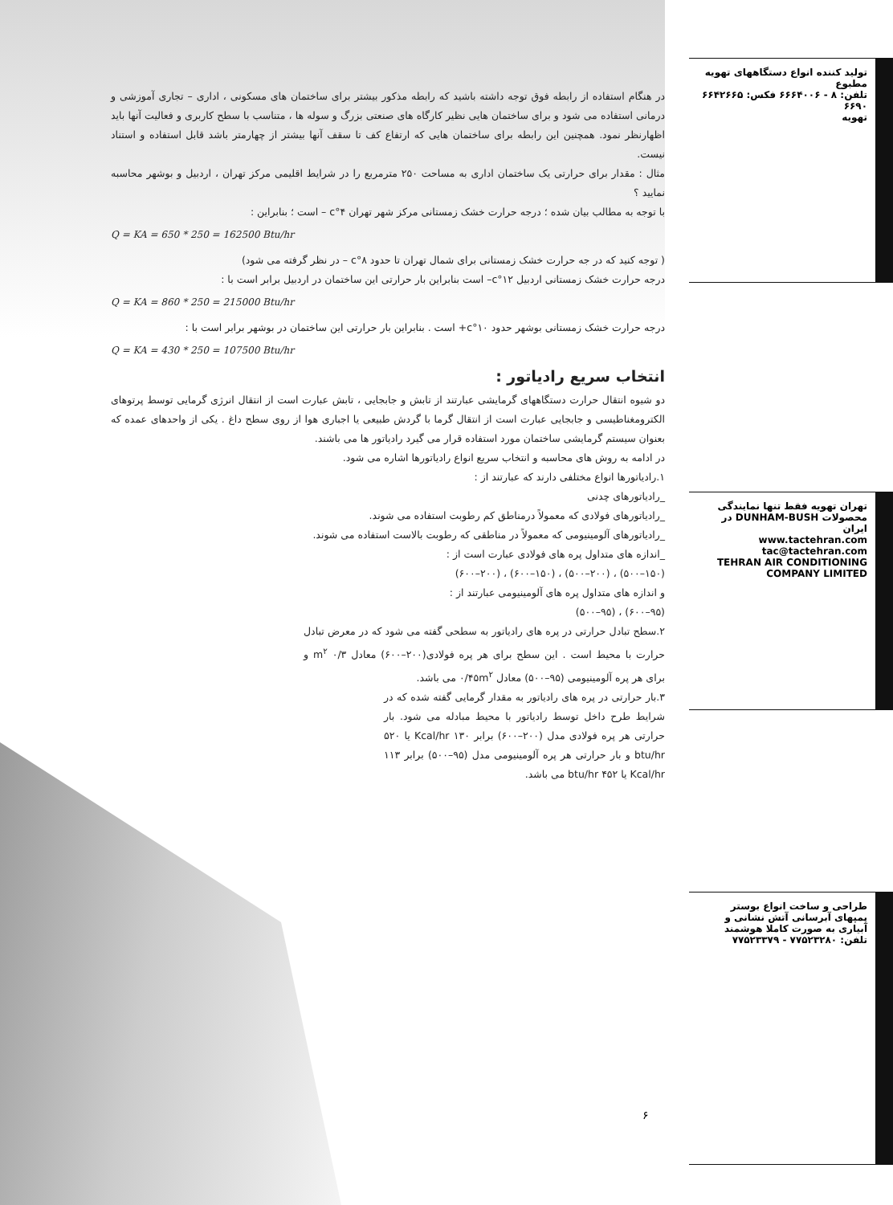تولید کننده انواع دستگاههای تهویه مطبوع
تلفن: ۸ - ۶۶۶۴۰۰۶ فکس: ۶۶۴۲۶۶۵ ۶۶۹۰
تهویه
تهران تهویه فقط تنها نمایندگی محصولات DUNHAM-BUSH در ایران
www.tactehran.com tac@tactehran.com
TEHRAN AIR CONDITIONING COMPANY LIMITED
طراحی و ساخت انواع بوستر پمپهای آبرسانی آتش نشانی و آبیاری به صورت کاملا هوشمند
تلفن: ۷۷۵۲۳۲۸۰ - ۷۷۵۲۳۳۷۹
در هنگام استفاده از رابطه فوق توجه داشته باشید که رابطه مذکور بیشتر برای ساختمان های مسکونی ، اداری – تجاری آموزشی و درمانی استفاده می شود و برای ساختمان هایی نظیر کارگاه های صنعتی بزرگ و سوله ها ، متناسب با سطح کاربری و فعالیت آنها باید اظهارنظر نمود. همچنین این رابطه برای ساختمان هایی که ارتفاع کف تا سقف آنها بیشتر از چهارمتر باشد قابل استفاده و استناد نیست.
مثال : مقدار برای حرارتی یک ساختمان اداری به مساحت ۲۵۰ مترمربع را در شرایط اقلیمی مرکز تهران ، اردبیل و بوشهر محاسبه نمایید ؟
با توجه به مطالب بیان شده ؛ درجه حرارت خشک زمستانی مرکز شهر تهران ۴°c – است ؛ بنابراین :
Q = KA = 650 * 250 = 162500 Btu/hr
( توجه کنید که در جه حرارت خشک زمستانی برای شمال تهران تا حدود ۸°c – در نظر گرفته می شود)
درجه حرارت خشک زمستانی اردبیل ۱۲°c– است بنابراین بار حرارتی این ساختمان در اردبیل برابر است با :
Q = KA = 860 * 250 = 215000 Btu/hr
درجه حرارت خشک زمستانی بوشهر حدود ۱۰°c+ است . بنابراین بار حرارتی این ساختمان در بوشهر برابر است با :
Q = KA = 430 * 250 = 107500 Btu/hr
انتخاب سریع رادیاتور :
دو شیوه انتقال حرارت دستگاههای گرمایشی عبارتند از تابش و جابجایی ، تابش عبارت است از انتقال انرژی گرمایی توسط پرتوهای الکترومغناطیسی و جابجایی عبارت است از انتقال گرما با گردش طبیعی یا اجباری هوا از روی سطح داغ . یکی از واحدهای عمده که بعنوان سیستم گرمایشی ساختمان مورد استفاده قرار می گیرد رادیاتور ها می باشند.
در ادامه به روش های محاسبه و انتخاب سریع انواع رادیاتورها اشاره می شود.
۱.رادیاتورها انواع مختلفی دارند که عبارتند از :
_رادیاتورهای چدنی
_رادیاتورهای فولادی که معمولاً درمناطق کم رطوبت استفاده می شوند.
_رادیاتورهای آلومینیومی که معمولاً در مناطقی که رطوبت بالاست استفاده می شوند.
_اندازه های متداول پره های فولادی عبارت است از :
(۱۵۰–۵۰۰) ، (۲۰۰–۵۰۰) ، (۱۵۰–۶۰۰) ، (۲۰۰–۶۰۰)
و اندازه های متداول پره های آلومینیومی عبارتند از :
(۹۵–۶۰۰) ، (۹۵–۵۰۰)
۲.سطح تبادل حرارتی در پره های رادیاتور به سطحی گفته می شود که در معرض تبادل حرارت با محیط است . این سطح برای هر پره فولادی(۲۰۰–۶۰۰) معادل ۰/۳ m<sup>۲</sup> و برای هر پره آلومینیومی (۹۵–۵۰۰) معادل ۰/۴۵m<sup>۲</sup> می باشد.
۳.بار حرارتی در پره های رادیاتور به مقدار گرمایی گفته شده که در شرایط طرح داخل توسط رادیاتور با محیط مبادله می شود. بار حرارتی هر پره فولادی مدل (۲۰۰–۶۰۰) برابر ۱۳۰ Kcal/hr یا ۵۲۰ btu/hr و بار حرارتی هر پره آلومینیومی مدل (۹۵–۵۰۰) برابر ۱۱۳ Kcal/hr یا ۴۵۲ btu/hr می باشد.
۶